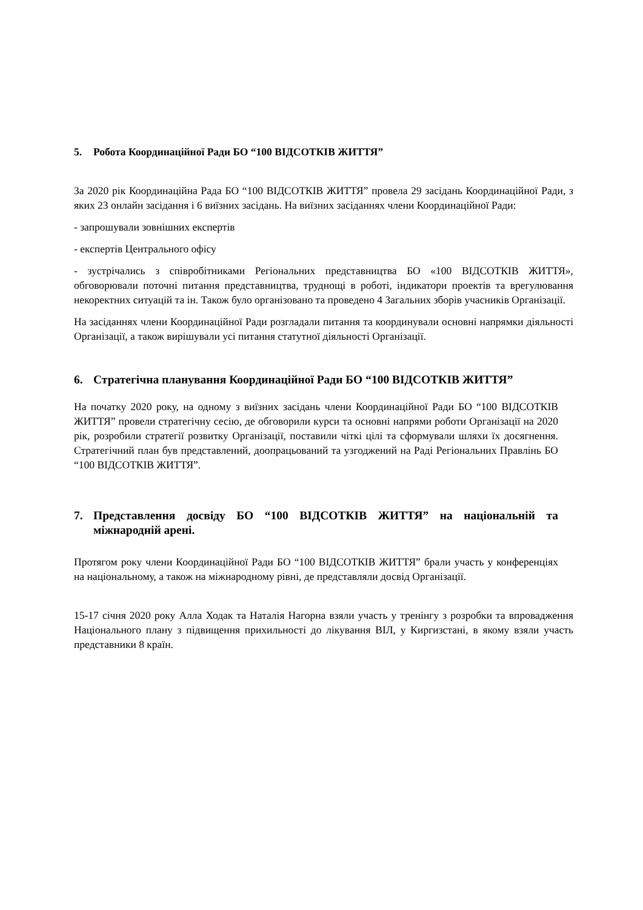5. Робота Координаційної Ради БО “100 ВІДСОТКІВ ЖИТТЯ”
За 2020 рік Координаційна Рада БО “100 ВІДСОТКІВ ЖИТТЯ” провела 29 засідань Координаційної Ради, з яких 23 онлайн засідання і 6 виїзних засідань. На виїзних засіданнях члени Координаційної Ради:
- запрошували зовнішних експертів
- експертів Центрального офісу
- зустрічались з співробітниками Регіональних представництва БО «100 ВІДСОТКІВ ЖИТТЯ», обговорювали поточні питання представництва, труднощі в роботі, індикатори проектів та врегулювання некоректних ситуацій та ін. Також було організовано та проведено 4 Загальних зборів учасників Організації.
На засіданнях члени Координаційної Ради розгладали питання та координували основні напрямки діяльності Організації, а також вирішували усі питання статутної діяльності Організації.
6. Стратегічна планування Координаційної Ради БО “100 ВІДСОТКІВ ЖИТТЯ”
На початку 2020 року, на одному з виїзних засідань члени Координаційної Ради БО “100 ВІДСОТКІВ ЖИТТЯ” провели стратегічну сесію, де обговорили курси та основні напрями роботи Організації на 2020 рік, розробили стратегії розвитку Організації, поставили чіткі цілі та сформували шляхи їх досягнення. Стратегічний план був представлений, доопрацьований та узгоджений на Раді Регіональних Правлінь БО “100 ВІДСОТКІВ ЖИТТЯ”.
7. Представлення досвіду БО “100 ВІДСОТКІВ ЖИТТЯ” на національній та міжнародній арені.
Протягом року члени Координаційної Ради БО “100 ВІДСОТКІВ ЖИТТЯ” брали участь у конференціях на національному, а також на міжнародному рівні, де представляли досвід Організації.
15-17 січня 2020 року Алла Ходак та Наталія Нагорна взяли участь у тренінгу з розробки та впровадження Національного плану з підвищення прихильності до лікування ВІЛ, у Киргизстані, в якому взяли участь представники 8 країн.